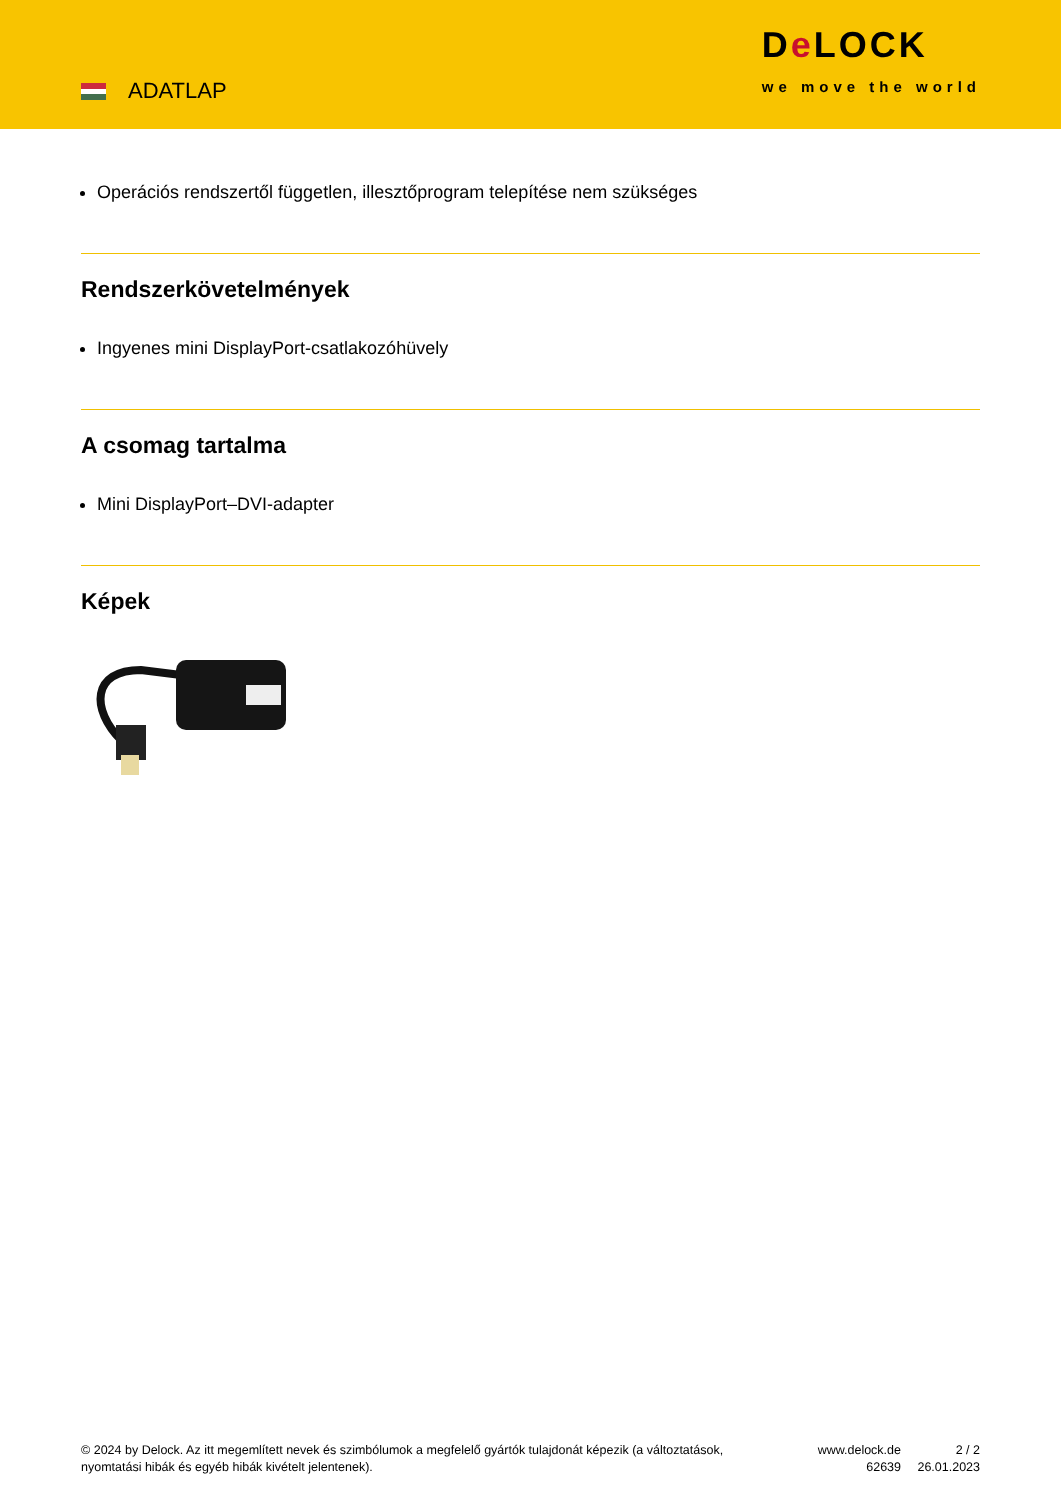ADATLAP
De LOCK
we move the world
Operációs rendszertől független, illesztőprogram telepítése nem szükséges
Rendszerkövetelmények
Ingyenes mini DisplayPort-csatlakozóhüvely
A csomag tartalma
Mini DisplayPort–DVI-adapter
Képek
© 2024 by Delock. Az itt megemlített nevek és szimbólumok a megfelelő gyártók tulajdonát képezik (a változtatások, nyomtatási hibák és egyéb hibák kivételt jelentenek).
www.delock.de
62639
2 / 2
26.01.2023